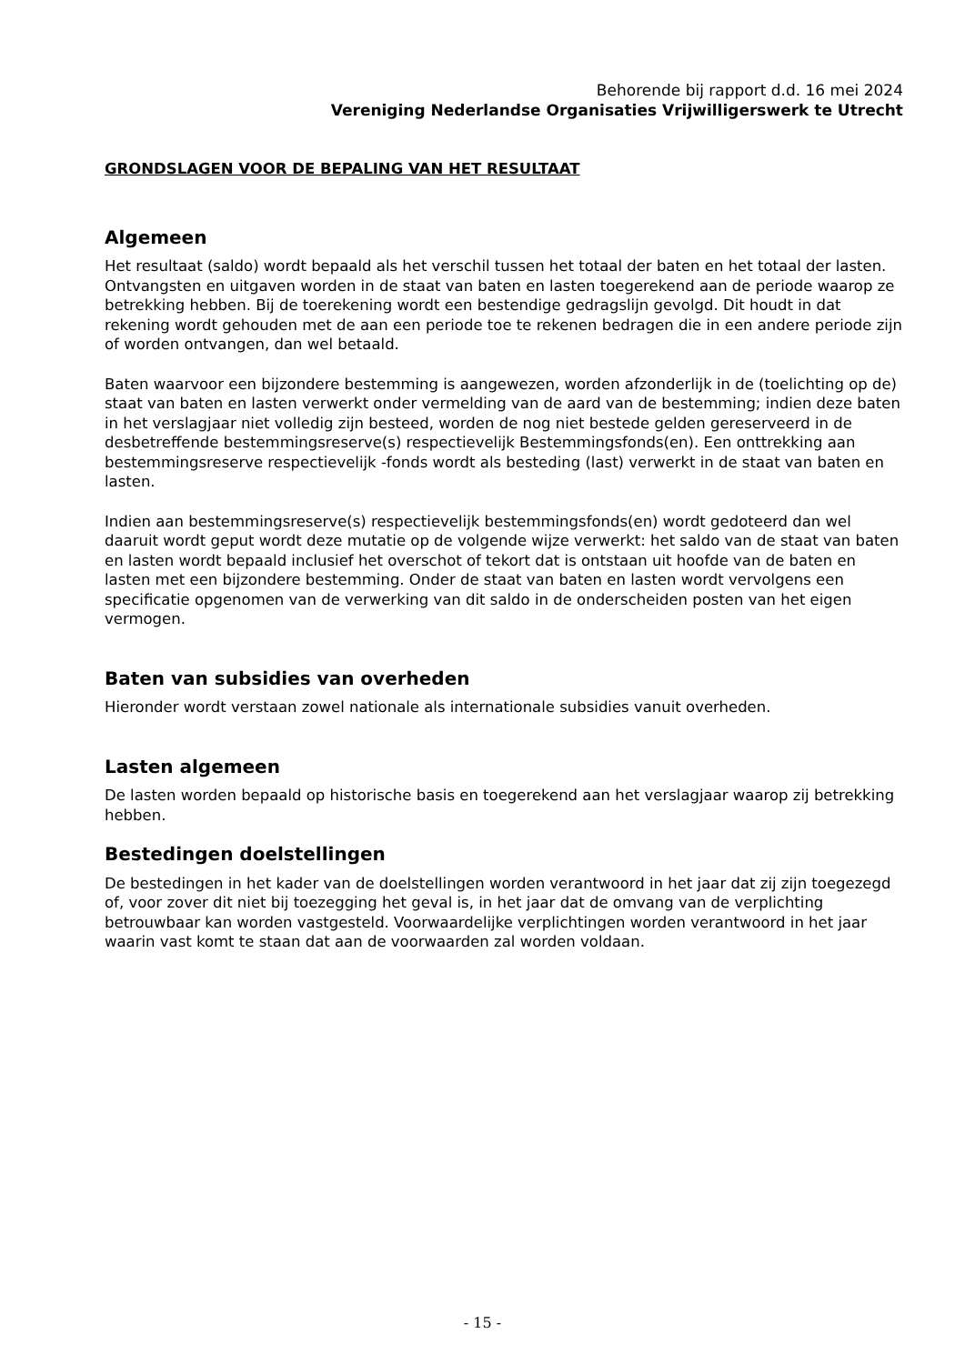Behorende bij rapport d.d. 16 mei 2024
Vereniging Nederlandse Organisaties Vrijwilligerswerk te Utrecht
GRONDSLAGEN VOOR DE BEPALING VAN HET RESULTAAT
Algemeen
Het resultaat (saldo) wordt bepaald als het verschil tussen het totaal der baten en het totaal der lasten. Ontvangsten en uitgaven worden in de staat van baten en lasten toegerekend aan de periode waarop ze betrekking hebben. Bij de toerekening wordt een bestendige gedragslijn gevolgd. Dit houdt in dat rekening wordt gehouden met de aan een periode toe te rekenen bedragen die in een andere periode zijn of worden ontvangen, dan wel betaald.
Baten waarvoor een bijzondere bestemming is aangewezen, worden afzonderlijk in de (toelichting op de) staat van baten en lasten verwerkt onder vermelding van de aard van de bestemming; indien deze baten in het verslagjaar niet volledig zijn besteed, worden de nog niet bestede gelden gereserveerd in de desbetreffende bestemmingsreserve(s) respectievelijk Bestemmingsfonds(en). Een onttrekking aan bestemmingsreserve respectievelijk -fonds wordt als besteding (last) verwerkt in de staat van baten en lasten.
Indien aan bestemmingsreserve(s) respectievelijk bestemmingsfonds(en) wordt gedoteerd dan wel daaruit wordt geput wordt deze mutatie op de volgende wijze verwerkt: het saldo van de staat van baten en lasten wordt bepaald inclusief het overschot of tekort dat is ontstaan uit hoofde van de baten en lasten met een bijzondere bestemming. Onder de staat van baten en lasten wordt vervolgens een specificatie opgenomen van de verwerking van dit saldo in de onderscheiden posten van het eigen vermogen.
Baten van subsidies van overheden
Hieronder wordt verstaan zowel nationale als internationale subsidies vanuit overheden.
Lasten algemeen
De lasten worden bepaald op historische basis en toegerekend aan het verslagjaar waarop zij betrekking hebben.
Bestedingen doelstellingen
De bestedingen in het kader van de doelstellingen worden verantwoord in het jaar dat zij zijn toegezegd of, voor zover dit niet bij toezegging het geval is, in het jaar dat de omvang van de verplichting betrouwbaar kan worden vastgesteld. Voorwaardelijke verplichtingen worden verantwoord in het jaar waarin vast komt te staan dat aan de voorwaarden zal worden voldaan.
- 15 -